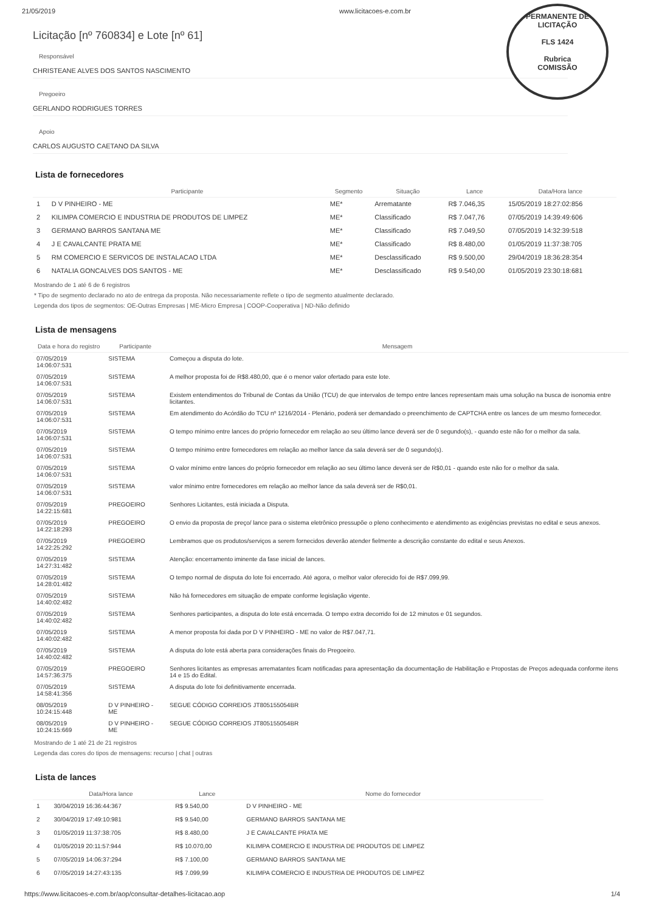21/05/2019 www.licitacoes-e.com.br
PERMANENTE DE LICITAÇÃO
FLS 1424
Rubrica
COMISSÃO
Licitação [nº 760834] e Lote [nº 61]
Responsável
CHRISTEANE ALVES DOS SANTOS NASCIMENTO
Pregoeiro
GERLANDO RODRIGUES TORRES
Apoio
CARLOS AUGUSTO CAETANO DA SILVA
Lista de fornecedores
| | Participante | Segmento | Situação | Lance | Data/Hora lance |
| --- | --- | --- | --- | --- | --- |
| 1 | D V PINHEIRO - ME | ME* | Arrematante | R$ 7.046,35 | 15/05/2019 18:27:02:856 |
| 2 | KILIMPA COMERCIO E INDUSTRIA DE PRODUTOS DE LIMPEZ | ME* | Classificado | R$ 7.047,76 | 07/05/2019 14:39:49:606 |
| 3 | GERMANO BARROS SANTANA ME | ME* | Classificado | R$ 7.049,50 | 07/05/2019 14:32:39:518 |
| 4 | J E CAVALCANTE PRATA ME | ME* | Classificado | R$ 8.480,00 | 01/05/2019 11:37:38:705 |
| 5 | RM COMERCIO E SERVICOS DE INSTALACAO LTDA | ME* | Desclassificado | R$ 9.500,00 | 29/04/2019 18:36:28:354 |
| 6 | NATALIA GONCALVES DOS SANTOS - ME | ME* | Desclassificado | R$ 9.540,00 | 01/05/2019 23:30:18:681 |
Mostrando de 1 até 6 de 6 registros
* Tipo de segmento declarado no ato de entrega da proposta. Não necessariamente reflete o tipo de segmento atualmente declarado.
Legenda dos tipos de segmentos: OE-Outras Empresas | ME-Micro Empresa | COOP-Cooperativa | ND-Não definido
Lista de mensagens
| Data e hora do registro | Participante | Mensagem |
| --- | --- | --- |
| 07/05/2019 14:06:07:531 | SISTEMA | Começou a disputa do lote. |
| 07/05/2019 14:06:07:531 | SISTEMA | A melhor proposta foi de R$8.480,00, que é o menor valor ofertado para este lote. |
| 07/05/2019 14:06:07:531 | SISTEMA | Existem entendimentos do Tribunal de Contas da União (TCU) de que intervalos de tempo entre lances representam mais uma solução na busca de isonomia entre licitantes. |
| 07/05/2019 14:06:07:531 | SISTEMA | Em atendimento do Acórdão do TCU nº 1216/2014 - Plenário, poderá ser demandado o preenchimento de CAPTCHA entre os lances de um mesmo fornecedor. |
| 07/05/2019 14:06:07:531 | SISTEMA | O tempo mínimo entre lances do próprio fornecedor em relação ao seu último lance deverá ser de 0 segundo(s), - quando este não for o melhor da sala. |
| 07/05/2019 14:06:07:531 | SISTEMA | O tempo mínimo entre fornecedores em relação ao melhor lance da sala deverá ser de 0 segundo(s). |
| 07/05/2019 14:06:07:531 | SISTEMA | O valor mínimo entre lances do próprio fornecedor em relação ao seu último lance deverá ser de R$0,01 - quando este não for o melhor da sala. |
| 07/05/2019 14:06:07:531 | SISTEMA | valor mínimo entre fornecedores em relação ao melhor lance da sala deverá ser de R$0,01. |
| 07/05/2019 14:22:15:681 | PREGOEIRO | Senhores Licitantes, está iniciada a Disputa. |
| 07/05/2019 14:22:18:293 | PREGOEIRO | O envio da proposta de preço/ lance para o sistema eletrônico pressupõe o pleno conhecimento e atendimento as exigências previstas no edital e seus anexos. |
| 07/05/2019 14:22:25:292 | PREGOEIRO | Lembramos que os produtos/serviços a serem fornecidos deverão atender fielmente a descrição constante do edital e seus Anexos. |
| 07/05/2019 14:27:31:482 | SISTEMA | Atenção: encerramento iminente da fase inicial de lances. |
| 07/05/2019 14:28:01:482 | SISTEMA | O tempo normal de disputa do lote foi encerrado. Até agora, o melhor valor oferecido foi de R$7.099,99. |
| 07/05/2019 14:40:02:482 | SISTEMA | Não há fornecedores em situação de empate conforme legislação vigente. |
| 07/05/2019 14:40:02:482 | SISTEMA | Senhores participantes, a disputa do lote está encerrada. O tempo extra decorrido foi de 12 minutos e 01 segundos. |
| 07/05/2019 14:40:02:482 | SISTEMA | A menor proposta foi dada por D V PINHEIRO - ME no valor de R$7.047,71. |
| 07/05/2019 14:40:02:482 | SISTEMA | A disputa do lote está aberta para considerações finais do Pregoeiro. |
| 07/05/2019 14:57:36:375 | PREGOEIRO | Senhores licitantes as empresas arrematantes ficam notificadas para apresentação da documentação de Habilitação e Propostas de Preços adequada conforme itens 14 e 15 do Edital. |
| 07/05/2019 14:58:41:356 | SISTEMA | A disputa do lote foi definitivamente encerrada. |
| 08/05/2019 10:24:15:448 | D V PINHEIRO - ME | SEGUE CÓDIGO CORREIOS JT805155054BR |
| 08/05/2019 10:24:15:669 | D V PINHEIRO - ME | SEGUE CÓDIGO CORREIOS JT805155054BR |
Mostrando de 1 até 21 de 21 registros
Legenda das cores do tipos de mensagens: recurso | chat | outras
Lista de lances
| | Data/Hora lance | Lance | Nome do fornecedor |
| --- | --- | --- | --- |
| 1 | 30/04/2019 16:36:44:367 | R$ 9.540,00 | D V PINHEIRO - ME |
| 2 | 30/04/2019 17:49:10:981 | R$ 9.540,00 | GERMANO BARROS SANTANA ME |
| 3 | 01/05/2019 11:37:38:705 | R$ 8.480,00 | J E CAVALCANTE PRATA ME |
| 4 | 01/05/2019 20:11:57:944 | R$ 10.070,00 | KILIMPA COMERCIO E INDUSTRIA DE PRODUTOS DE LIMPEZ |
| 5 | 07/05/2019 14:06:37:294 | R$ 7.100,00 | GERMANO BARROS SANTANA ME |
| 6 | 07/05/2019 14:27:43:135 | R$ 7.099,99 | KILIMPA COMERCIO E INDUSTRIA DE PRODUTOS DE LIMPEZ |
https://www.licitacoes-e.com.br/aop/consultar-detalhes-licitacao.aop 1/4